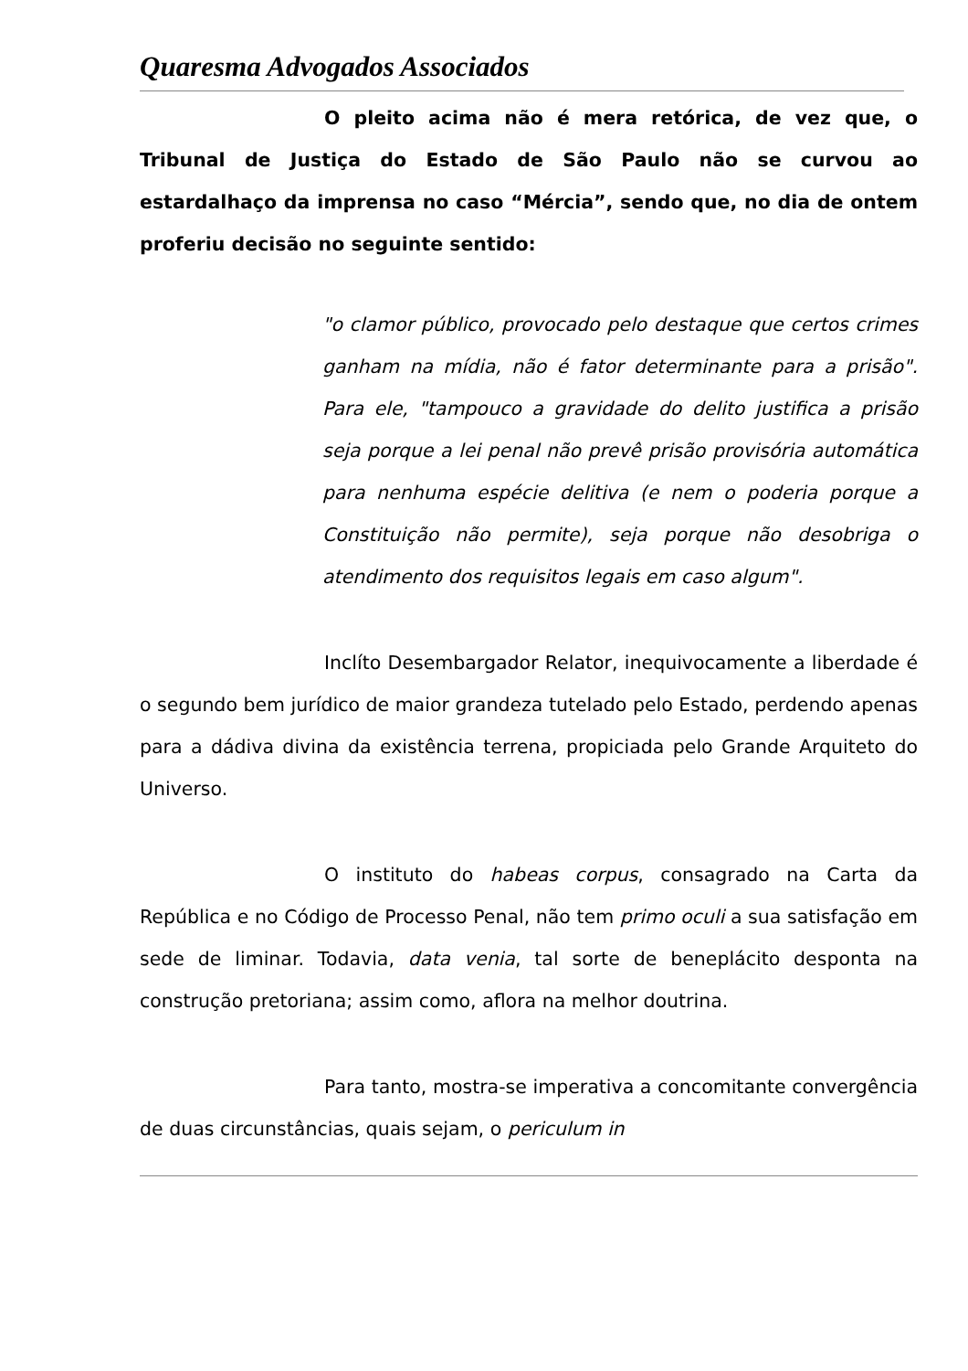Quaresma Advogados Associados
O pleito acima não é mera retórica, de vez que, o Tribunal de Justiça do Estado de São Paulo não se curvou ao estardalhaço da imprensa no caso “Mércia”, sendo que, no dia de ontem proferiu decisão no seguinte sentido:
"o clamor público, provocado pelo destaque que certos crimes ganham na mídia, não é fator determinante para a prisão". Para ele, "tampouco a gravidade do delito justifica a prisão seja porque a lei penal não prevê prisão provisória automática para nenhuma espécie delitiva (e nem o poderia porque a Constituição não permite), seja porque não desobriga o atendimento dos requisitos legais em caso algum".
Inclíto Desembargador Relator, inequivocamente a liberdade é o segundo bem jurídico de maior grandeza tutelado pelo Estado, perdendo apenas para a dádiva divina da existência terrena, propiciada pelo Grande Arquiteto do Universo.
O instituto do habeas corpus, consagrado na Carta da República e no Código de Processo Penal, não tem primo oculi a sua satisfação em sede de liminar. Todavia, data venia, tal sorte de beneplácito desponta na construção pretoriana; assim como, aflora na melhor doutrina.
Para tanto, mostra-se imperativa a concomitante convergência de duas circunstâncias, quais sejam, o periculum in